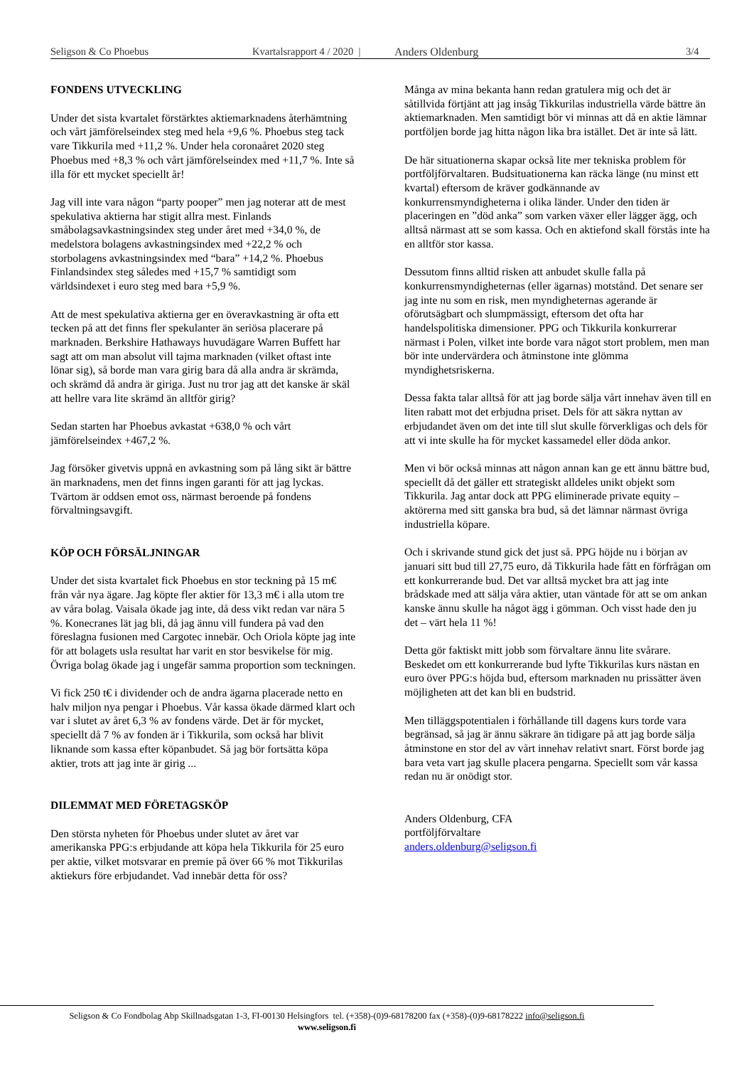Seligson & Co Phoebus Kvartalsrapport 4 / 2020 | Anders Oldenburg 3/4
FONDENS UTVECKLING
Under det sista kvartalet förstärktes aktiemarknadens återhämtning och vårt jämförelseindex steg med hela +9,6 %. Phoebus steg tack vare Tikkurila med +11,2 %. Under hela coronaåret 2020 steg Phoebus med +8,3 % och vårt jämförelseindex med +11,7 %. Inte så illa för ett mycket speciellt år!
Jag vill inte vara någon “party pooper” men jag noterar att de mest spekulativa aktierna har stigit allra mest. Finlands småbolagsavkastningsindex steg under året med +34,0 %, de medelstora bolagens avkastningsindex med +22,2 % och storbolagens avkastningsindex med “bara” +14,2 %. Phoebus Finlandsindex steg således med +15,7 % samtidigt som världsindexet i euro steg med bara +5,9 %.
Att de mest spekulativa aktierna ger en överavkastning är ofta ett tecken på att det finns fler spekulanter än seriösa placerare på marknaden. Berkshire Hathaways huvudägare Warren Buffett har sagt att om man absolut vill tajma marknaden (vilket oftast inte lönar sig), så borde man vara girig bara då alla andra är skrämda, och skrämd då andra är giriga. Just nu tror jag att det kanske är skäl att hellre vara lite skrämd än alltför girig?
Sedan starten har Phoebus avkastat +638,0 % och vårt jämförelseindex +467,2 %.
Jag försöker givetvis uppnå en avkastning som på lång sikt är bättre än marknadens, men det finns ingen garanti för att jag lyckas. Tvärtom är oddsen emot oss, närmast beroende på fondens förvaltningsavgift.
KÖP OCH FÖRSÄLJNINGAR
Under det sista kvartalet fick Phoebus en stor teckning på 15 m€ från vår nya ägare. Jag köpte fler aktier för 13,3 m€ i alla utom tre av våra bolag. Vaisala ökade jag inte, då dess vikt redan var nära 5 %. Konecranes lät jag bli, då jag ännu vill fundera på vad den föreslagna fusionen med Cargotec innebär. Och Oriola köpte jag inte för att bolagets usla resultat har varit en stor besvikelse för mig. Övriga bolag ökade jag i ungefär samma proportion som teckningen.
Vi fick 250 t€ i dividender och de andra ägarna placerade netto en halv miljon nya pengar i Phoebus. Vår kassa ökade därmed klart och var i slutet av året 6,3 % av fondens värde. Det är för mycket, speciellt då 7 % av fonden är i Tikkurila, som också har blivit liknande som kassa efter köpanbudet. Så jag bör fortsätta köpa aktier, trots att jag inte är girig ...
DILEMMAT MED FÖRETAGSKÖP
Den största nyheten för Phoebus under slutet av året var amerikanska PPG:s erbjudande att köpa hela Tikkurila för 25 euro per aktie, vilket motsvarar en premie på över 66 % mot Tikkurilas aktiekurs före erbjudandet. Vad innebär detta för oss?
Många av mina bekanta hann redan gratulera mig och det är såtillvida förtjänt att jag insåg Tikkurilas industriella värde bättre än aktiemarknaden. Men samtidigt bör vi minnas att då en aktie lämnar portföljen borde jag hitta någon lika bra istället. Det är inte så lätt.
De här situationerna skapar också lite mer tekniska problem för portföljförvaltaren. Budsituationerna kan räcka länge (nu minst ett kvartal) eftersom de kräver godkännande av konkurrensmyndigheterna i olika länder. Under den tiden är placeringen en ”död anka” som varken växer eller lägger ägg, och alltså närmast att se som kassa. Och en aktiefond skall förstås inte ha en alltför stor kassa.
Dessutom finns alltid risken att anbudet skulle falla på konkurrensmyndigheternas (eller ägarnas) motstånd. Det senare ser jag inte nu som en risk, men myndigheternas agerande är oförutsägbart och slumpmässigt, eftersom det ofta har handelspolitiska dimensioner. PPG och Tikkurila konkurrerar närmast i Polen, vilket inte borde vara något stort problem, men man bör inte undervärdera och åtminstone inte glömma myndighetsriskerna.
Dessa fakta talar alltså för att jag borde sälja vårt innehav även till en liten rabatt mot det erbjudna priset. Dels för att säkra nyttan av erbjudandet även om det inte till slut skulle förverkligas och dels för att vi inte skulle ha för mycket kassamedel eller döda ankor.
Men vi bör också minnas att någon annan kan ge ett ännu bättre bud, speciellt då det gäller ett strategiskt alldeles unikt objekt som Tikkurila. Jag antar dock att PPG eliminerade private equity –aktörerna med sitt ganska bra bud, så det lämnar närmast övriga industriella köpare.
Och i skrivande stund gick det just så. PPG höjde nu i början av januari sitt bud till 27,75 euro, då Tikkurila hade fått en förfrågan om ett konkurrerande bud. Det var alltså mycket bra att jag inte brådskade med att sälja våra aktier, utan väntade för att se om ankan kanske ännu skulle ha något ägg i gömman. Och visst hade den ju det – värt hela 11 %!
Detta gör faktiskt mitt jobb som förvaltare ännu lite svårare. Beskedet om ett konkurrerande bud lyfte Tikkurilas kurs nästan en euro över PPG:s höjda bud, eftersom marknaden nu prissätter även möjligheten att det kan bli en budstrid.
Men tilläggspotentialen i förhållande till dagens kurs torde vara begränsad, så jag är ännu säkrare än tidigare på att jag borde sälja åtminstone en stor del av vårt innehav relativt snart. Först borde jag bara veta vart jag skulle placera pengarna. Speciellt som vår kassa redan nu är onödigt stor.
Anders Oldenburg, CFA
portföljförvaltare
anders.oldenburg@seligson.fi
Seligson & Co Fondbolag Abp Skillnadsgatan 1-3, FI-00130 Helsingfors tel. (+358)-(0)9-68178200 fax (+358)-(0)9-68178222 info@seligson.fi
www.seligson.fi